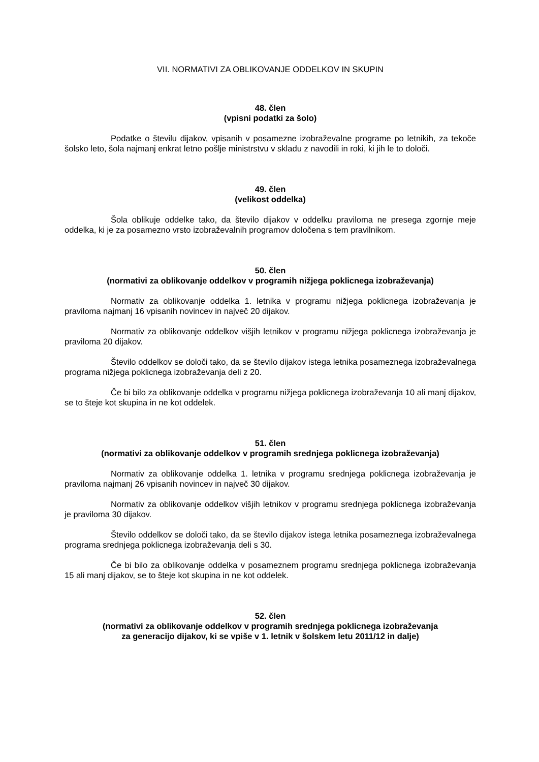VII. NORMATIVI ZA OBLIKOVANJE ODDELKOV IN SKUPIN
48. člen
(vpisni podatki za šolo)
Podatke o številu dijakov, vpisanih v posamezne izobraževalne programe po letnikih, za tekoče šolsko leto, šola najmanj enkrat letno pošlje ministrstvu v skladu z navodili in roki, ki jih le to določi.
49. člen
(velikost oddelka)
Šola oblikuje oddelke tako, da število dijakov v oddelku praviloma ne presega zgornje meje oddelka, ki je za posamezno vrsto izobraževalnih programov določena s tem pravilnikom.
50. člen
(normativi za oblikovanje oddelkov v programih nižjega poklicnega izobraževanja)
Normativ za oblikovanje oddelka 1. letnika v programu nižjega poklicnega izobraževanja je praviloma najmanj 16 vpisanih novincev in največ 20 dijakov.
Normativ za oblikovanje oddelkov višjih letnikov v programu nižjega poklicnega izobraževanja je praviloma 20 dijakov.
Število oddelkov se določi tako, da se število dijakov istega letnika posameznega izobraževalnega programa nižjega poklicnega izobraževanja deli z 20.
Če bi bilo za oblikovanje oddelka v programu nižjega poklicnega izobraževanja 10 ali manj dijakov, se to šteje kot skupina in ne kot oddelek.
51. člen
(normativi za oblikovanje oddelkov v programih srednjega poklicnega izobraževanja)
Normativ za oblikovanje oddelka 1. letnika v programu srednjega poklicnega izobraževanja je praviloma najmanj 26 vpisanih novincev in največ 30 dijakov.
Normativ za oblikovanje oddelkov višjih letnikov v programu srednjega poklicnega izobraževanja je praviloma 30 dijakov.
Število oddelkov se določi tako, da se število dijakov istega letnika posameznega izobraževalnega programa srednjega poklicnega izobraževanja deli s 30.
Če bi bilo za oblikovanje oddelka v posameznem programu srednjega poklicnega izobraževanja 15 ali manj dijakov, se to šteje kot skupina in ne kot oddelek.
52. člen
(normativi za oblikovanje oddelkov v programih srednjega poklicnega izobraževanja
za generacijo dijakov, ki se vpiše v 1. letnik v šolskem letu 2011/12 in dalje)